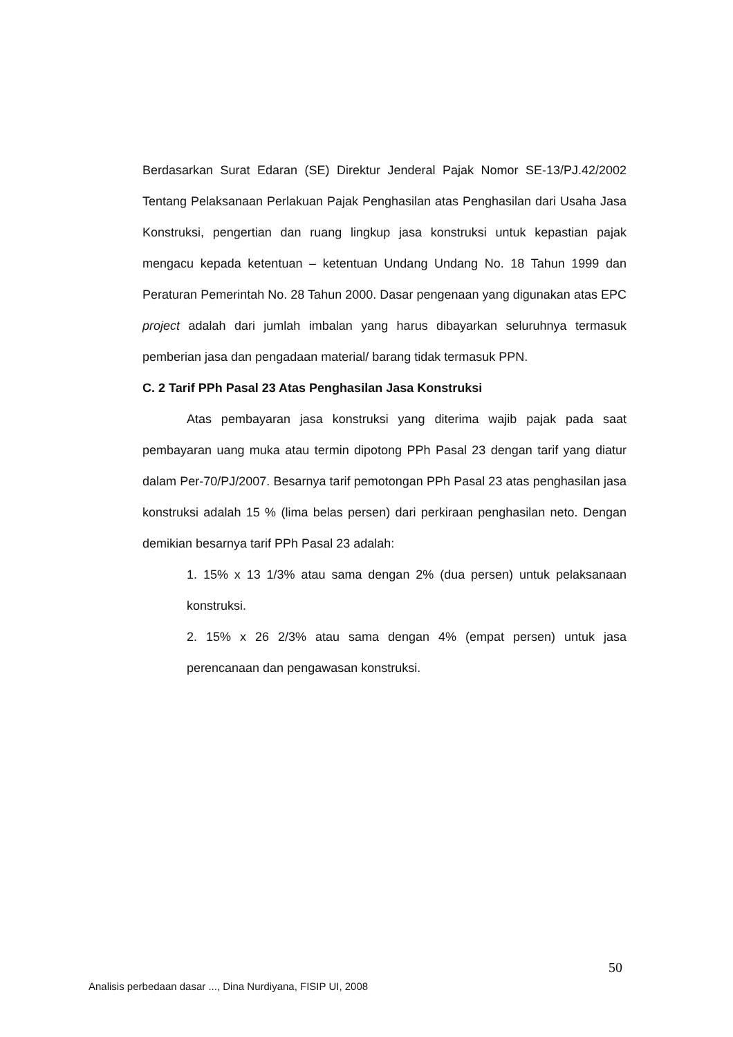Berdasarkan Surat Edaran (SE) Direktur Jenderal Pajak Nomor SE-13/PJ.42/2002 Tentang Pelaksanaan Perlakuan Pajak Penghasilan atas Penghasilan dari Usaha Jasa Konstruksi, pengertian dan ruang lingkup jasa konstruksi untuk kepastian pajak mengacu kepada ketentuan – ketentuan Undang Undang No. 18 Tahun 1999 dan Peraturan Pemerintah No. 28 Tahun 2000. Dasar pengenaan yang digunakan atas EPC project adalah dari jumlah imbalan yang harus dibayarkan seluruhnya termasuk pemberian jasa dan pengadaan material/ barang tidak termasuk PPN.
C. 2 Tarif PPh Pasal 23 Atas Penghasilan Jasa Konstruksi
Atas pembayaran jasa konstruksi yang diterima wajib pajak pada saat pembayaran uang muka atau termin dipotong PPh Pasal 23 dengan tarif yang diatur dalam Per-70/PJ/2007. Besarnya tarif pemotongan PPh Pasal 23 atas penghasilan jasa konstruksi adalah 15 % (lima belas persen) dari perkiraan penghasilan neto. Dengan demikian besarnya tarif PPh Pasal 23 adalah:
1. 15% x 13 1/3% atau sama dengan 2% (dua persen) untuk pelaksanaan konstruksi.
2. 15% x 26 2/3% atau sama dengan 4% (empat persen) untuk jasa perencanaan dan pengawasan konstruksi.
50
Analisis perbedaan dasar ..., Dina Nurdiyana, FISIP UI, 2008